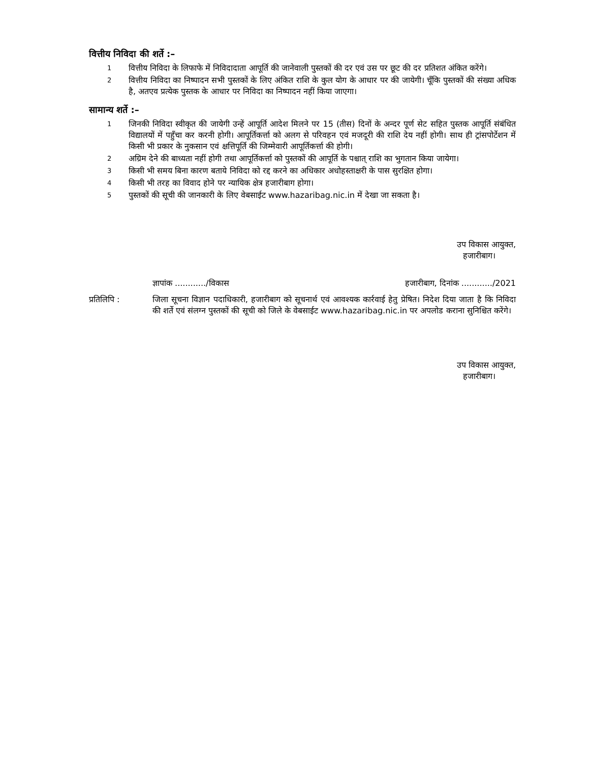वित्तीय निविदा की शर्ते :–
1
वित्तीय निविदा के लिफाफे में निविदादाता आपूर्ति की जानेवाली पुस्तकों की दर एवं उस पर छूट की दर प्रतिशत अंकित करेंगे।
2
वित्तीय निविदा का निष्पादन सभी पुस्तकों के लिए अंकित राशि के कुल योग के आधार पर की जायेगी। चूँकि पुस्तकों की संख्या अधिक है, अतएव प्रत्येक पुस्तक के आधार पर निविदा का निष्पादन नहीं किया जाएगा।
सामान्य शर्ते :–
1
जिनकी निविदा स्वीकृत की जायेगी उन्हें आपूर्ति आदेश मिलने पर 15 (तीस) दिनों के अन्दर पूर्ण सेट सहित पुस्तक आपूर्ति संबंधित विद्यालयों में पहुँचा कर करनी होगी। आपूर्तिकर्त्ता को अलग से परिवहन एवं मजदूरी की राशि देय नहीं होगी। साथ ही ट्रांसपोर्टेशन में किसी भी प्रकार के नुकसान एवं क्षत्तिपूर्ति की जिम्मेवारी आपूर्तिकर्त्ता की होगी।
2
अग्रिम देने की बाध्यता नहीं होगी तथा आपूर्तिकर्त्ता को पुस्तकों की आपूर्ति के पश्चात् राशि का भुगतान किया जायेगा।
3
किसी भी समय बिना कारण बताये निविदा को रद्द करने का अधिकार अधोहस्ताक्षरी के पास सुरक्षित होगा।
4
किसी भी तरह का विवाद होने पर न्यायिक क्षेत्र हजारीबाग होगा।
5
पुस्तकों की सूची की जानकारी के लिए वेबसाईट www.hazaribag.nic.in में देखा जा सकता है।
उप विकास आयुक्त,
हजारीबाग।
ज्ञापांक ............/विकास हजारीबाग, दिनांक ............/2021
प्रतिलिपि : जिला सूचना विज्ञान पदाधिकारी, हजारीबाग को सूचनार्थ एवं आवश्यक कार्रवाई हेतु प्रेषित। निदेश दिया जाता है कि निविदा की शर्ते एवं संलग्न पुस्तकों की सूची को जिले के वेबसाईट www.hazaribag.nic.in पर अपलोड कराना सुनिश्चित करेंगे।
उप विकास आयुक्त,
हजारीबाग।